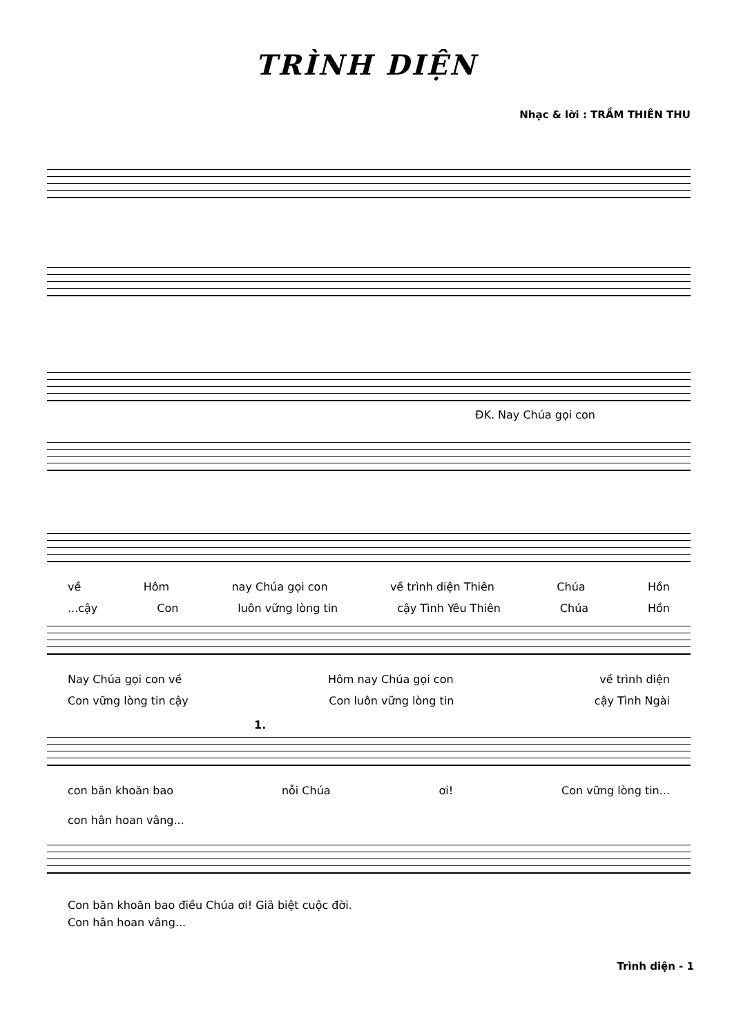TRÌNH DIỆN
Nhạc & lời : TRẦM THIÊN THU
ĐK. Nay Chúa gọi con
về Hôm nay Chúa gọi con về trình diện Thiên Chúa Hồn
...cậy Con luôn vững lòng tin cậy Tình Yêu Thiên Chúa Hồn
Nay Chúa gọi con về Hôm nay Chúa gọi con về trình diện
Con vững lòng tin cậy Con luôn vững lòng tin cậy Tình Ngài
1.
con băn khoăn bao nỗi Chúa ơi! Con vững lòng tin...
con hân hoan vâng...
Con băn khoăn bao điều Chúa ơi! Giã biệt cuộc đời.
Con hân hoan vâng...
Trình diện - 1